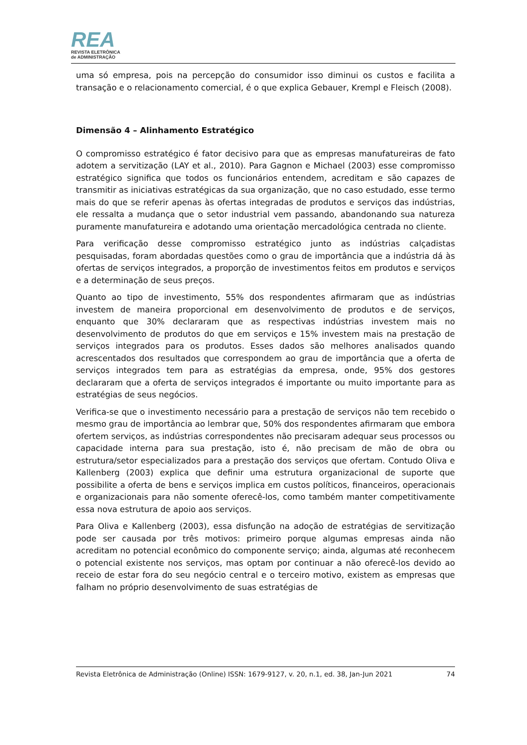REA
REVISTA ELETRÔNICA
de ADMINISTRAÇÃO
uma só empresa, pois na percepção do consumidor isso diminui os custos e facilita a transação e o relacionamento comercial, é o que explica Gebauer, Krempl e Fleisch (2008).
Dimensão 4 – Alinhamento Estratégico
O compromisso estratégico é fator decisivo para que as empresas manufatureiras de fato adotem a servitização (LAY et al., 2010). Para Gagnon e Michael (2003) esse compromisso estratégico significa que todos os funcionários entendem, acreditam e são capazes de transmitir as iniciativas estratégicas da sua organização, que no caso estudado, esse termo mais do que se referir apenas às ofertas integradas de produtos e serviços das indústrias, ele ressalta a mudança que o setor industrial vem passando, abandonando sua natureza puramente manufatureira e adotando uma orientação mercadológica centrada no cliente.
Para verificação desse compromisso estratégico junto as indústrias calçadistas pesquisadas, foram abordadas questões como o grau de importância que a indústria dá às ofertas de serviços integrados, a proporção de investimentos feitos em produtos e serviços e a determinação de seus preços.
Quanto ao tipo de investimento, 55% dos respondentes afirmaram que as indústrias investem de maneira proporcional em desenvolvimento de produtos e de serviços, enquanto que 30% declararam que as respectivas indústrias investem mais no desenvolvimento de produtos do que em serviços e 15% investem mais na prestação de serviços integrados para os produtos. Esses dados são melhores analisados quando acrescentados dos resultados que correspondem ao grau de importância que a oferta de serviços integrados tem para as estratégias da empresa, onde, 95% dos gestores declararam que a oferta de serviços integrados é importante ou muito importante para as estratégias de seus negócios.
Verifica-se que o investimento necessário para a prestação de serviços não tem recebido o mesmo grau de importância ao lembrar que, 50% dos respondentes afirmaram que embora ofertem serviços, as indústrias correspondentes não precisaram adequar seus processos ou capacidade interna para sua prestação, isto é, não precisam de mão de obra ou estrutura/setor especializados para a prestação dos serviços que ofertam. Contudo Oliva e Kallenberg (2003) explica que definir uma estrutura organizacional de suporte que possibilite a oferta de bens e serviços implica em custos políticos, financeiros, operacionais e organizacionais para não somente oferecê-los, como também manter competitivamente essa nova estrutura de apoio aos serviços.
Para Oliva e Kallenberg (2003), essa disfunção na adoção de estratégias de servitização pode ser causada por três motivos: primeiro porque algumas empresas ainda não acreditam no potencial econômico do componente serviço; ainda, algumas até reconhecem o potencial existente nos serviços, mas optam por continuar a não oferecê-los devido ao receio de estar fora do seu negócio central e o terceiro motivo, existem as empresas que falham no próprio desenvolvimento de suas estratégias de
Revista Eletrônica de Administração (Online) ISSN: 1679-9127, v. 20, n.1, ed. 38, Jan-Jun 2021 74